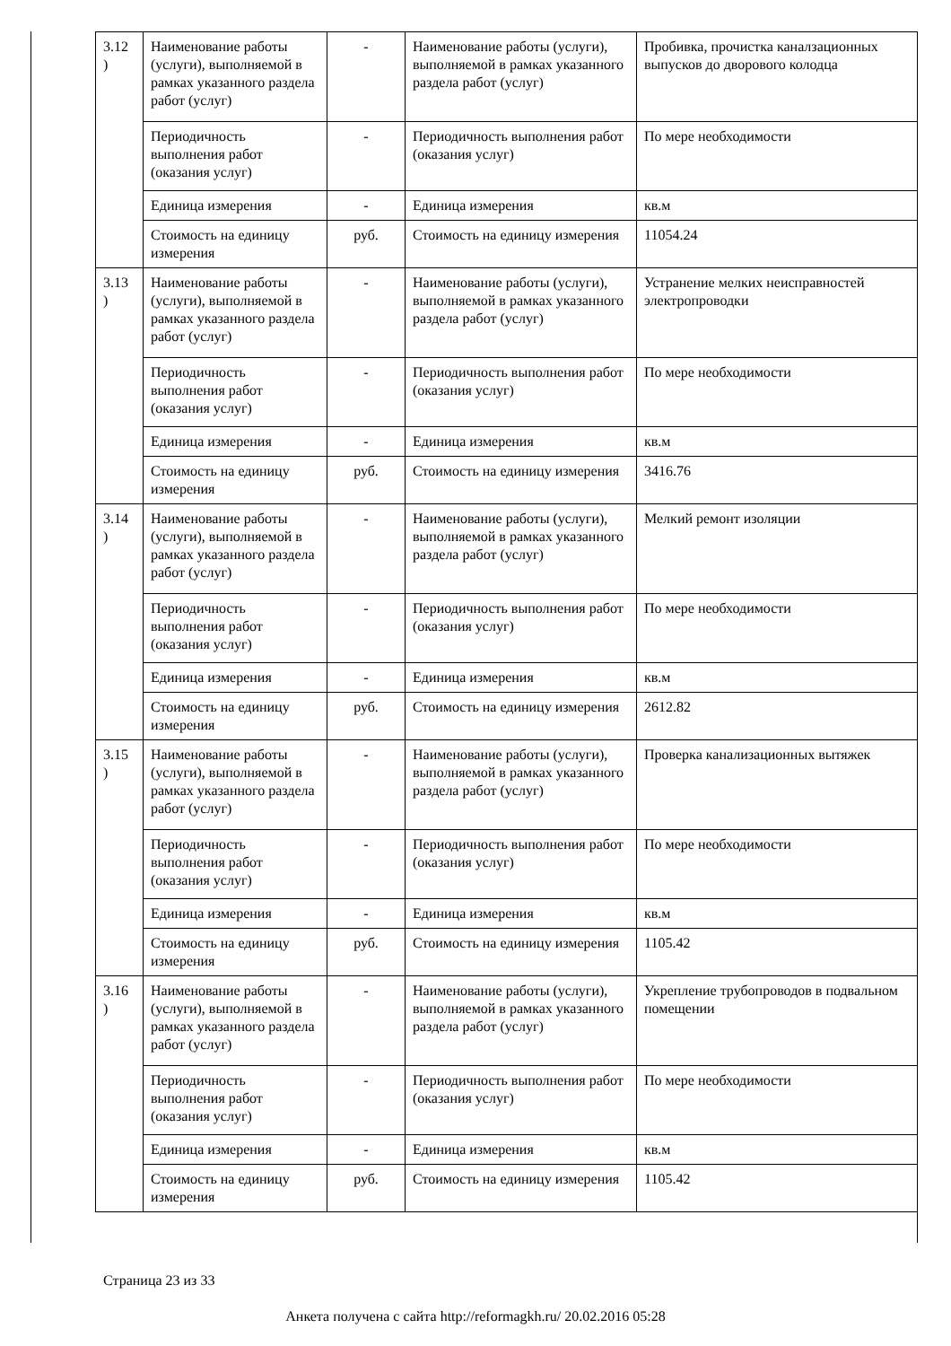| 3.12 ) | Наименование работы (услуги), выполняемой в рамках указанного раздела работ (услуг) | - | Наименование работы (услуги), выполняемой в рамках указанного раздела работ (услуг) | Пробивка, прочистка каналзационных выпусков до дворового колодца |
| | Периодичность выполнения работ (оказания услуг) | - | Периодичность выполнения работ (оказания услуг) | По мере необходимости |
| | Единица измерения | - | Единица измерения | кв.м |
| | Стоимость на единицу измерения | руб. | Стоимость на единицу измерения | 11054.24 |
| 3.13 ) | Наименование работы (услуги), выполняемой в рамках указанного раздела работ (услуг) | - | Наименование работы (услуги), выполняемой в рамках указанного раздела работ (услуг) | Устранение мелких неисправностей электропроводки |
| | Периодичность выполнения работ (оказания услуг) | - | Периодичность выполнения работ (оказания услуг) | По мере необходимости |
| | Единица измерения | - | Единица измерения | кв.м |
| | Стоимость на единицу измерения | руб. | Стоимость на единицу измерения | 3416.76 |
| 3.14 ) | Наименование работы (услуги), выполняемой в рамках указанного раздела работ (услуг) | - | Наименование работы (услуги), выполняемой в рамках указанного раздела работ (услуг) | Мелкий ремонт изоляции |
| | Периодичность выполнения работ (оказания услуг) | - | Периодичность выполнения работ (оказания услуг) | По мере необходимости |
| | Единица измерения | - | Единица измерения | кв.м |
| | Стоимость на единицу измерения | руб. | Стоимость на единицу измерения | 2612.82 |
| 3.15 ) | Наименование работы (услуги), выполняемой в рамках указанного раздела работ (услуг) | - | Наименование работы (услуги), выполняемой в рамках указанного раздела работ (услуг) | Проверка канализационных вытяжек |
| | Периодичность выполнения работ (оказания услуг) | - | Периодичность выполнения работ (оказания услуг) | По мере необходимости |
| | Единица измерения | - | Единица измерения | кв.м |
| | Стоимость на единицу измерения | руб. | Стоимость на единицу измерения | 1105.42 |
| 3.16 ) | Наименование работы (услуги), выполняемой в рамках указанного раздела работ (услуг) | - | Наименование работы (услуги), выполняемой в рамках указанного раздела работ (услуг) | Укрепление трубопроводов в подвальном помещении |
| | Периодичность выполнения работ (оказания услуг) | - | Периодичность выполнения работ (оказания услуг) | По мере необходимости |
| | Единица измерения | - | Единица измерения | кв.м |
| | Стоимость на единицу измерения | руб. | Стоимость на единицу измерения | 1105.42 |
Страница 23 из 33
Анкета получена с сайта http://reformagkh.ru/ 20.02.2016 05:28